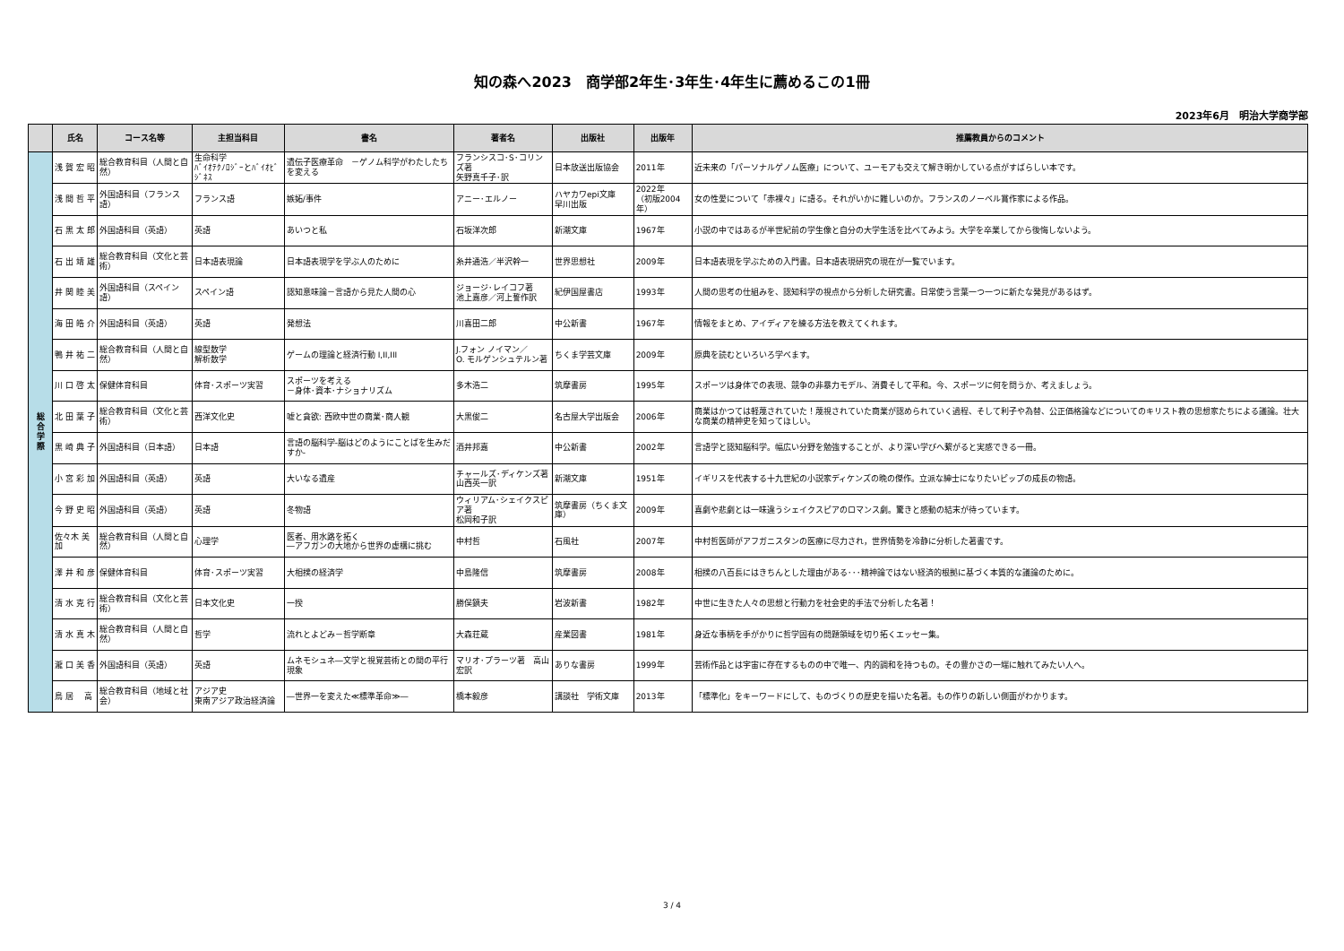知の森へ2023　商学部2年生･3年生･4年生に薦めるこの1冊
2023年6月　明治大学商学部
| | 氏名 | コース名等 | 主担当科目 | 書名 | 著者名 | 出版社 | 出版年 | 推薦教員からのコメント |
| --- | --- | --- | --- | --- | --- | --- | --- | --- |
| 総 合 学 際 | 浅 賀 宏 昭 | 総合教育科目（人間と自然） | 生命科学 ﾊﾞｲｵﾃｸﾉﾛｼﾞｰとﾊﾞｲｵﾋﾞｼﾞﾈｽ | 遺伝子医療革命 －ゲノム科学がわたしたちを変える | フランシスコ･S･コリンズ著 矢野真千子･訳 | 日本放送出版協会 | 2011年 | 近未来の「パーソナルゲノム医療」について、ユーモアも交えて解き明かしている点がすばらしい本です。 |
| | 浅 間 哲 平 | 外国語科目（フランス語） | フランス語 | 嫉妬/事件 | アニー･エルノー | ハヤカワepi文庫 早川出版 | 2022年 （初版2004年） | 女の性愛について「赤裸々」に語る。それがいかに難しいのか。フランスのノーベル賞作家による作品。 |
| | 石 黒 太 郎 | 外国語科目（英語） | 英語 | あいつと私 | 石坂洋次郎 | 新潮文庫 | 1967年 | 小説の中ではあるが半世紀前の学生像と自分の大学生活を比べてみよう。大学を卒業してから後悔しないよう。 |
| | 石 出 靖 雄 | 総合教育科目（文化と芸術） | 日本語表現論 | 日本語表現学を学ぶ人のために | 糸井通浩／半沢幹一 | 世界思想社 | 2009年 | 日本語表現を学ぶための入門書。日本語表現研究の現在が一覧でいます。 |
| | 井 関 睦 美 | 外国語科目（スペイン語） | スペイン語 | 認知意味論－言語から見た人間の心 | ジョージ･レイコフ著 池上嘉彦／河上誓作訳 | 紀伊国屋書店 | 1993年 | 人間の思考の仕組みを、認知科学の視点から分析した研究書。日常使う言葉一つ一つに新たな発見があるはず。 |
| | 海 田 皓 介 | 外国語科目（英語） | 英語 | 発想法 | 川喜田二郎 | 中公新書 | 1967年 | 情報をまとめ、アイディアを練る方法を教えてくれます。 |
| | 鴨 井 祐 二 | 総合教育科目（人間と自然） | 線型数学 解析数学 | ゲームの理論と経済行動 I,II,III | J.フォン ノイマン／ O. モルゲンシュテルン著 | ちくま学芸文庫 | 2009年 | 原典を読むといろいろ学べます。 |
| | 川 口 啓 太 | 保健体育科目 | 体育･スポーツ実習 | スポーツを考える －身体･資本･ナショナリズム | 多木浩二 | 筑摩書房 | 1995年 | スポーツは身体での表現、競争の非暴力モデル、消費そして平和。今、スポーツに何を問うか、考えましょう。 |
| | 北 田 葉 子 | 総合教育科目（文化と芸術） | 西洋文化史 | 嘘と貪欲: 西欧中世の商業･商人観 | 大黒俊二 | 名古屋大学出版会 | 2006年 | 商業はかつては軽蔑されていた！蔑視されていた商業が認められていく過程、そして利子や為替、公正価格論などについてのキリスト教の思想家たちによる議論。壮大な商業の精神史を知ってほしい。 |
| | 黒 崎 典 子 | 外国語科目（日本語） | 日本語 | 言語の脳科学-脳はどのようにことばを生みだすか- | 酒井邦嘉 | 中公新書 | 2002年 | 言語学と認知脳科学。幅広い分野を勉強することが、より深い学びへ繋がると実感できる一冊。 |
| | 小 宮 彩 加 | 外国語科目（英語） | 英語 | 大いなる遺産 | チャールズ･ディケンズ著 山西英一訳 | 新潮文庫 | 1951年 | イギリスを代表する十九世紀の小説家ディケンズの晩の傑作。立派な紳士になりたいピップの成長の物語。 |
| | 今 野 史 昭 | 外国語科目（英語） | 英語 | 冬物語 | ウィリアム･シェイクスピア著 松岡和子訳 | 筑摩書房（ちくま文庫） | 2009年 | 喜劇や悲劇とは一味違うシェイクスピアのロマンス劇。驚きと感動の結末が待っています。 |
| | 佐々木 美 加 | 総合教育科目（人間と自然） | 心理学 | 医者、用水路を拓く ―アフガンの大地から世界の虚構に挑む | 中村哲 | 石風社 | 2007年 | 中村哲医師がアフガニスタンの医療に尽力され，世界情勢を冷静に分析した著書です。 |
| | 澤 井 和 彦 | 保健体育科目 | 体育･スポーツ実習 | 大相撲の経済学 | 中島隆信 | 筑摩書房 | 2008年 | 相撲の八百長にはきちんとした理由がある･･･精神論ではない経済的根拠に基づく本質的な議論のために。 |
| | 清 水 克 行 | 総合教育科目（文化と芸術） | 日本文化史 | 一揆 | 勝俣鎮夫 | 岩波新書 | 1982年 | 中世に生きた人々の思想と行動力を社会史的手法で分析した名著！ |
| | 清 水 真 木 | 総合教育科目（人間と自然） | 哲学 | 流れとよどみ－哲学断章 | 大森荘蔵 | 産業図書 | 1981年 | 身近な事柄を手がかりに哲学固有の問題領域を切り拓くエッセー集。 |
| | 瀧 口 美 香 | 外国語科目（英語） | 英語 | ムネモシュネ―文学と視覚芸術との間の平行現象 | マリオ･プラーツ著 高山宏訳 | ありな書房 | 1999年 | 芸術作品とは宇宙に存在するものの中で唯一、内的調和を持つもの。その豊かさの一端に触れてみたい人へ。 |
| | 鳥 居 高 | 総合教育科目（地域と社会） | アジア史 東南アジア政治経済論 | ―世界一を変えた≪標準革命≫― | 橋本毅彦 | 講談社 学術文庫 | 2013年 | 「標準化」をキーワードにして、ものづくりの歴史を描いた名著。もの作りの新しい側面がわかります。 |
3 / 4